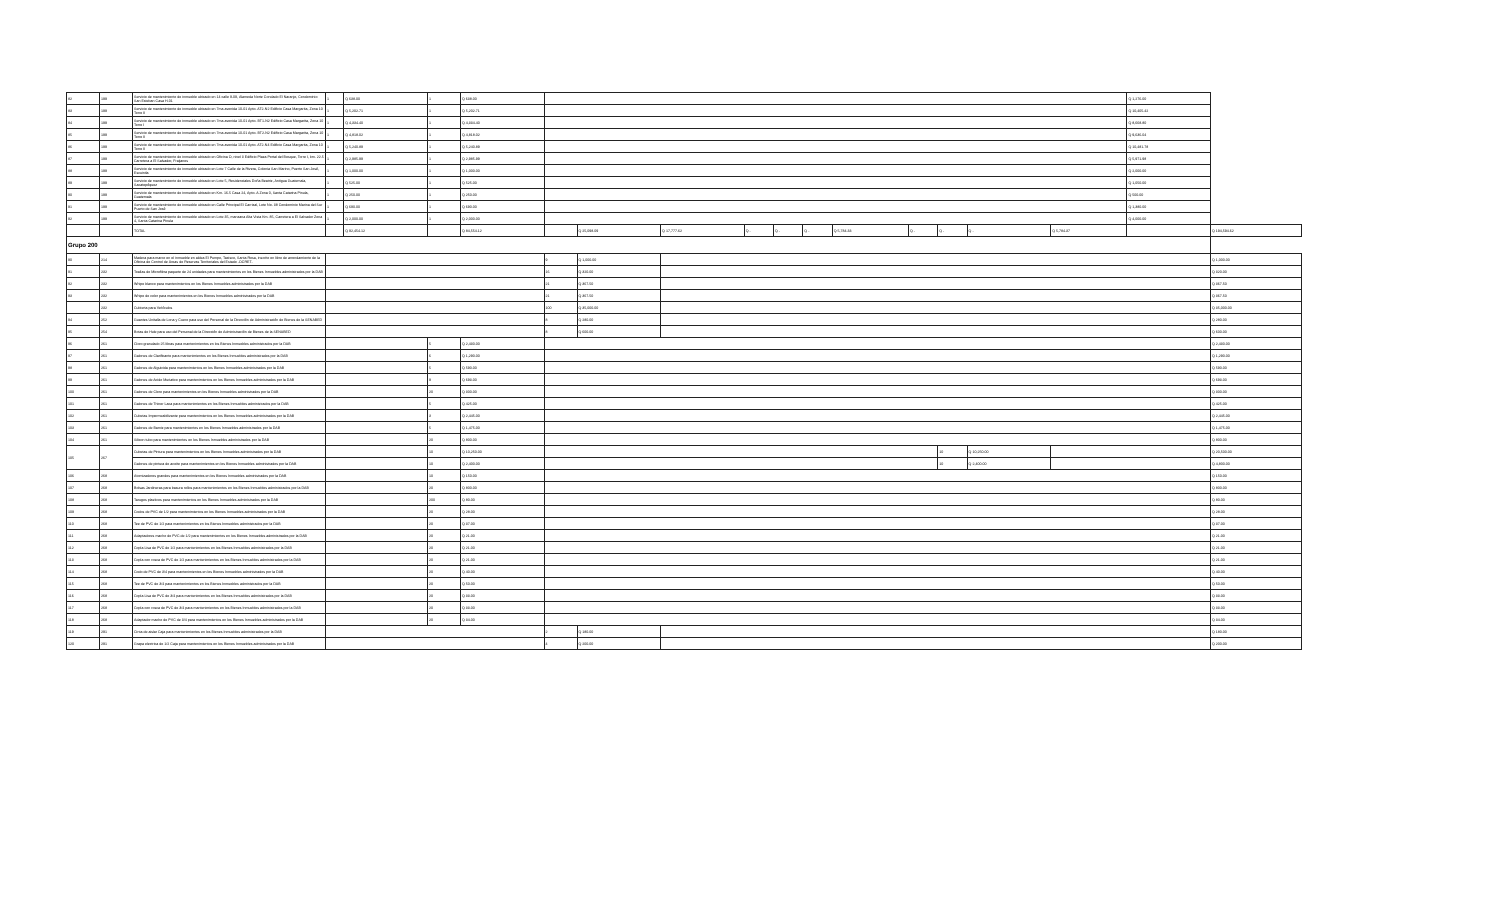| 82 | 199 | Servicio de mantenimiento de inmueble ubicado en 14 calle 9-09, Alameda Norte Condado El Naranjo, Condominio San Esteban Casa H-01 | 1 | Q 638.00 | 1 | Q 638.00 | | | | | | | | | | | | | Q 1,276.00 | |
| 83 | 199 | Servicio de mantenimiento de inmueble ubicado en 7ma avenida 10-01 Apto. AT2-N2 Edificio Casa Margarita, Zona 10 Torre II | 1 | Q 5,202.71 | 1 | Q 5,202.71 | | | | | | | | | | | | | Q 10,405.42 | |
| 84 | 199 | Servicio de mantenimiento de inmueble ubicado en 7ma avenida 10-01 Apto. BT1-N2 Edificio Casa Margarita, Zona 10 Torre I | 1 | Q 4,334.40 | 1 | Q 4,334.40 | | | | | | | | | | | | | Q 8,668.80 | |
| 85 | 199 | Servicio de mantenimiento de inmueble ubicado en 7ma avenida 10-01 Apto. BT2-N2 Edificio Casa Margarita, Zona 10 Torre II | 1 | Q 4,818.02 | 1 | Q 4,818.02 | | | | | | | | | | | | | Q 9,636.04 | |
| 86 | 199 | Servicio de mantenimiento de inmueble ubicado en 7ma avenida 10-01 Apto. AT2-N4 Edificio Casa Margarita, Zona 10 Torre II | 1 | Q 5,240.89 | 1 | Q 5,240.89 | | | | | | | | | | | | | Q 10,481.78 | |
| 87 | 199 | Servicio de mantenimiento de inmueble ubicado en Oficina O, nivel 3 Edificio Plaza Portal del Bosque, Torre I, km. 22.5 Carretera a El Salvador, Fraijanes | 1 | Q 2,985.99 | 1 | Q 2,985.99 | | | | | | | | | | | | | Q 5,971.98 | |
| 88 | 199 | Servicio de mantenimiento de inmueble ubicado en Lote 7 Calle de la Rivera, Colonia San Marino, Puerto San José, Escuintla | 1 | Q 1,000.00 | 1 | Q 1,000.00 | | | | | | | | | | | | | Q 2,000.00 | |
| 89 | 199 | Servicio de mantenimiento de inmueble ubicado en Lote 5, Residenciales Doña Beatriz, Antigua Guatemala, Sacatepéquez | 1 | Q 525.00 | 1 | Q 525.00 | | | | | | | | | | | | | Q 1,050.00 | |
| 90 | 199 | Servicio de mantenimiento de inmueble ubicado en Km. 16.5 Casa 24, Apto. A Zona 0, Santa Catarina Pinula, Guatemala | 1 | Q 250.00 | 1 | Q 250.00 | | | | | | | | | | | | | Q 500.00 | |
| 91 | 199 | Servicio de mantenimiento de inmueble ubicado en Calle Principal El Carrizal, Lote No. 38 Condominio Marina del Sur Puerto de San José | 1 | Q 690.00 | 1 | Q 690.00 | | | | | | | | | | | | | Q 1,380.00 | |
| 92 | 199 | Servicio de mantenimiento de inmueble ubicado en Lote 35, manzana Alta Vista Km. 85, Carretera a El Salvador Zona 4, Santa Catarina Pinula | 1 | Q 2,000.00 | 1 | Q 2,000.00 | | | | | | | | | | | | | Q 4,000.00 | |
| | | TOTAL | | Q 92,454.12 | | Q 84,554.12 | | Q 25,098.09 | Q 17,777.62 | Q - | Q - | Q - | Q 5,784.33 | Q - | Q - | Q - | Q 5,784.37 | | | Q 194,594.62 |
| Grupo 200 | | | | | | | | | | | | | | | | | | | | |
| 90 | 214 | Madera para marco en el inmueble en aldea El Pumpo, Taxisco, Santa Rosa, inscrito en libro de arrendamiento de la Oficina de Control de Áreas de Reservas Territoriales del Estado -OCRET- | | | | | 9 | Q 1,000.00 | | | | | | | | | | | | Q 1,000.00 |
| 91 | 232 | Toallas de Microfibra paquete de 24 unidades para mantenimientos en los Bienes Inmuebles administrados por la DAB | | | | | 16 | Q 320.00 | | | | | | | | | | | | Q 320.00 |
| 92 | 232 | Whipe blanco para mantenimientos en los Bienes Inmuebles administrados por la DAB | | | | | 21 | Q 367.50 | | | | | | | | | | | | Q 367.50 |
| 93 | 232 | Whipe de color para mantenimientos en los Bienes Inmuebles administrados por la DAB | | | | | 21 | Q 367.50 | | | | | | | | | | | | Q 367.50 |
| | 232 | Cubierta para Vehículos | | | | | 100 | Q 35,000.00 | | | | | | | | | | | | Q 35,000.00 |
| 94 | 252 | Guantes Unitalla de Lona y Cuero para uso del Personal de la Dirección de Administración de Bienes de la SENABED | | | | | 8 | Q 280.00 | | | | | | | | | | | | Q 280.00 |
| 95 | 254 | Botas de Hule para uso del Personal de la Dirección de Administración de Bienes de la SENABED | | | | | 8 | Q 600.00 | | | | | | | | | | | | Q 600.00 |
| 96 | 261 | Cloro granulado 25 libras para mantenimientos en los Bienes Inmuebles administrados por la DAB | | | 5 | Q 2,430.00 | | | | | | | | | | | | | | Q 2,430.00 |
| 97 | 261 | Galones de Clarificante para mantenimientos en los Bienes Inmuebles administrados por la DAB | | | 6 | Q 1,290.00 | | | | | | | | | | | | | | Q 1,290.00 |
| 98 | 261 | Galones de Alguicida para mantenimientos en los Bienes Inmuebles administrados por la DAB | | | 5 | Q 590.00 | | | | | | | | | | | | | | Q 590.00 |
| 99 | 261 | Galones de Acido Muriatico para mantenimientos en los Bienes Inmuebles administrados por la DAB | | | 9 | Q 693.00 | | | | | | | | | | | | | | Q 693.00 |
| 100 | 261 | Galones de Cloro para mantenimientos en los Bienes Inmuebles administrados por la DAB | | | 20 | Q 300.00 | | | | | | | | | | | | | | Q 300.00 |
| 101 | 261 | Galones de Thiner Laca para mantenimientos en los Bienes Inmuebles administrados por la DAB | | | 5 | Q 425.00 | | | | | | | | | | | | | | Q 425.00 |
| 102 | 261 | Cubetas Impermeabilizante para mantenimientos en los Bienes Inmuebles administrados por la DAB | | | 3 | Q 2,445.00 | | | | | | | | | | | | | | Q 2,445.00 |
| 103 | 261 | Galones de Barniz para mantenimientos en los Bienes Inmuebles administrados por la DAB | | | 5 | Q 1,475.00 | | | | | | | | | | | | | | Q 1,475.00 |
| 104 | 261 | Silicon tubo para mantenimientos en los Bienes Inmuebles administrados por la DAB | | | 20 | Q 800.00 | | | | | | | | | | | | | | Q 800.00 |
| 105 | 267 | Cubetas de Pintura para mantenimientos en los Bienes Inmuebles administrados por la DAB | | | 10 | Q 10,250.00 | | | | | | | | | 10 | Q 10,250.00 | | | | Q 20,500.00 |
| | | Galones de pintura de aceite para mantenimientos en los Bienes Inmuebles administrados por la DAB | | | 10 | Q 2,400.00 | | | | | | | | | 10 | Q 2,400.00 | | | | Q 4,800.00 |
| 106 | 268 | Atomizadores grandes para mantenimientos en los Bienes Inmuebles administrados por la DAB | | | 10 | Q 150.00 | | | | | | | | | | | | | | Q 150.00 |
| 107 | 268 | Bolsas Jardineras para basura rollos para mantenimientos en los Bienes Inmuebles administrados por la DAB | | | 20 | Q 800.00 | | | | | | | | | | | | | | Q 800.00 |
| 108 | 268 | Tarugos plasticos para mantenimientos en los Bienes Inmuebles administrados por la DAB | | | 200 | Q 80.00 | | | | | | | | | | | | | | Q 80.00 |
| 109 | 268 | Codos de PVC de 1/2 para mantenimientos en los Bienes Inmuebles administrados por la DAB | | | 20 | Q 28.00 | | | | | | | | | | | | | | Q 28.00 |
| 110 | 268 | Tee de PVC de 1/2 para mantenimientos en los Bienes Inmuebles administrados por la DAB | | | 20 | Q 37.00 | | | | | | | | | | | | | | Q 37.00 |
| 111 | 268 | Adaptadores macho de PVC de 1/2 para mantenimientos en los Bienes Inmuebles administrados por la DAB | | | 20 | Q 21.00 | | | | | | | | | | | | | | Q 21.00 |
| 112 | 268 | Copla Lisa de PVC de 1/2 para mantenimientos en los Bienes Inmuebles administrados por la DAB | | | 20 | Q 21.00 | | | | | | | | | | | | | | Q 21.00 |
| 113 | 268 | Copla con rosca de PVC de 1/2 para mantenimientos en los Bienes Inmuebles administrados por la DAB | | | 20 | Q 21.00 | | | | | | | | | | | | | | Q 21.00 |
| 114 | 268 | Codo de PVC de 3/4 para mantenimientos en los Bienes Inmuebles administrados por la DAB | | | 20 | Q 40.00 | | | | | | | | | | | | | | Q 40.00 |
| 115 | 268 | Tee de PVC de 3/4 para mantenimientos en los Bienes Inmuebles administrados por la DAB | | | 20 | Q 50.00 | | | | | | | | | | | | | | Q 50.00 |
| 116 | 268 | Copla Lisa de PVC de 3/4 para mantenimientos en los Bienes Inmuebles administrados por la DAB | | | 20 | Q 33.00 | | | | | | | | | | | | | | Q 33.00 |
| 117 | 268 | Copla con rosca de PVC de 3/4 para mantenimientos en los Bienes Inmuebles administrados por la DAB | | | 20 | Q 33.00 | | | | | | | | | | | | | | Q 33.00 |
| 118 | 268 | Adaptador macho de PVC de 3/4 para mantenimientos en los Bienes Inmuebles administrados por la DAB | | | 20 | Q 34.00 | | | | | | | | | | | | | | Q 34.00 |
| 119 | 291 | Cinta de aislar Caja para mantenimientos en los Bienes Inmuebles administrados por la DAB | | | | | 2 | Q 180.00 | | | | | | | | | | | | Q 180.00 |
| 120 | 291 | Grapa electrica de 1/2 Caja para mantenimientos en los Bienes Inmuebles administrados por la DAB | | | | | 4 | Q 200.00 | | | | | | | | | | | | Q 200.00 |